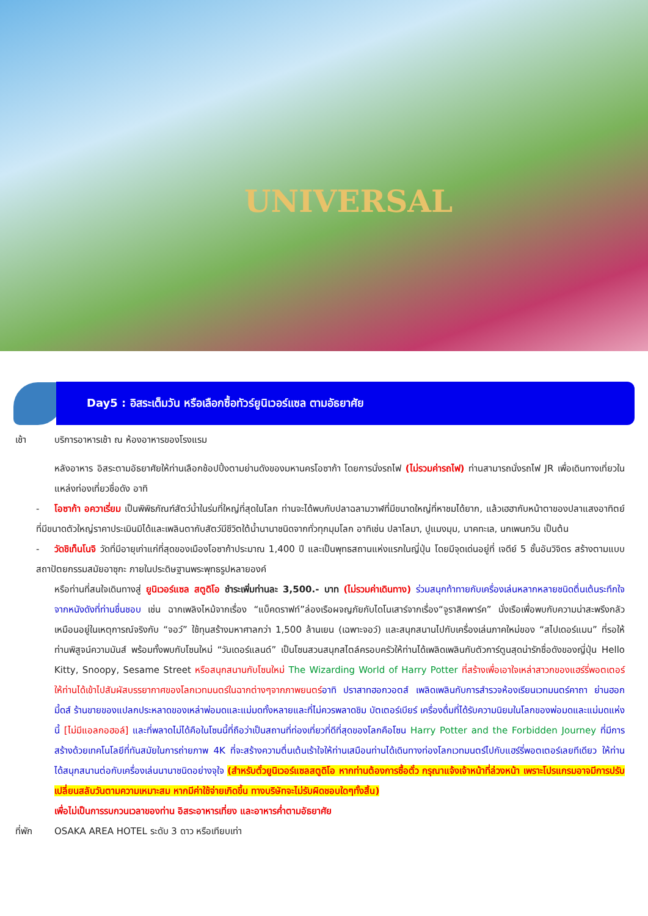UNIVERSAL
Day5 : อิสระเต็มวัน หรือเลือกซื้อทัวร์ยูนิเวอร์แซล ตามอัธยาศัย
เช้า บริการอาหารเช้า ณ ห้องอาหารของโรงแรม
หลังอาหาร อิสระตามอัธยาศัยให้ท่านเลือกช้อปปิ้งตามย่านดังของมหานครโอซาก้า โดยการนั่งรถไฟ (ไม่รวมค่ารถไฟ) ท่านสามารถนั่งรถไฟ JR เพื่อเดินทางเที่ยวในแหล่งท่องเที่ยวชื่อดัง อาทิ
- โอซาก้า อควาเรี่ยม เป็นพิพิธภัณฑ์สัตว์น้ำในร่มที่ใหญ่ที่สุดในโลก ท่านจะได้พบกับปลาฉลามวาฬที่มีขนาดใหญ่ที่หาชมได้ยาก, แล้วเฮฮากับหน้าตาของปลาแสงอาทิตย์ ที่มีขนาดตัวใหญ่ราคาประเมินมิได้และเพลินตากับสัตว์มีชีวิตใต้น้ำนานาชนิดจากทั่วทุกมุมโลก อาทิเช่น ปลาโลมา, ปูแมงมุม, นาคทะเล, นกเพนกวิน เป็นต้น
- วัดชิเท็นโนจิ วัดที่มีอายุเก่าแก่ที่สุดของเมืองโอซาก้าประมาณ 1,400 ปี และเป็นพุทธสถานแห่งแรกในญี่ปุ่น โดยมีจุดเด่นอยู่ที่ เจดีย์ 5 ชั้นอันวิจิตร สร้างตามแบบสถาปัตยกรรมสมัยอาซุกะ ภายในประดิษฐานพระพุทธรูปหลายองค์
หรือท่านที่สนใจเดินทางสู่ ยูนิเวอร์แซล สตูดิโอ ชำระเพิ่มท่านละ 3,500.- บาท (ไม่รวมค่าเดินทาง) ร่วมสนุกท้าทายกับเครื่องเล่นหลากหลายชนิดตื่นเต้นระทึกใจจากหนังดังที่ท่านชื่นชอบ เช่น ฉากเพลิงไหม้จากเรื่อง “แบ็คดราฟท์”ล่องเรือผจญภัยกับไดโนเสาร์จากเรื่อง“จูราสิคพาร์ค” นั่งเรือเพื่อพบกับความน่าสะพรึงกลัวเหมือนอยู่ในเหตุการณ์จริงกับ “จอว์” ใช้ทุนสร้างมหาศาลกว่า 1,500 ล้านเยน (เฉพาะจอว์) และสนุกสนานไปกับเครื่องเล่นภาคใหม่ของ “สไปเดอร์แมน” ที่รอให้ท่านพิสูจน์ความมันส์ พร้อมทั้งพบกับโซนใหม่ “วันเดอร์แลนด์” เป็นโซนสวนสนุกสไตล์ครอบครัวให้ท่านได้เพลิดเพลินกับตัวการ์ตูนสุดน่ารักชื่อดังของญี่ปุ่น Hello Kitty, Snoopy, Sesame Street หรือสนุกสนานกับโซนใหม่ The Wizarding World of Harry Potter ที่สร้างเพื่อเอาใจเหล่าสาวกของแฮร์รี่พอตเตอร์ ให้ท่านได้เข้าไปสัมผัสบรรยากาศของโลกเวทมนตร์ในฉากต่างๆจากภาพยนตร์อาทิ ปราสาทฮอกวอตส์ เพลิดเพลินกับการสำรวจห้องเรียนเวทมนตร์คาถา ย่านฮอกมี้ดส์ ร้านขายของแปลกประหลาดของเหล่าพ่อมดและแม่มดทั้งหลายและที่ไม่ควรพลาดชิม บัตเตอร์เบียร์ เครื่องดื่มที่ได้รับความนิยมในโลกของพ่อมดและแม่มดแห่งนี้ [ไม่มีแอลกอฮอล์] และที่พลาดไม่ได้คือในโซนนี้ที่ถือว่าเป็นสถานที่ท่องเที่ยวที่ดีที่สุดของโลกคือโซน Harry Potter and the Forbidden Journey ที่มีการสร้างด้วยเทคโนโลยีที่ทันสมัยในการถ่ายภาพ 4K ที่จะสร้างความตื่นเต้นเร้าใจให้ท่านเสมือนท่านได้เดินทางท่องโลกเวทมนตร์ไปกับแฮร์รี่พอตเตอร์เลยทีเดียว ให้ท่านได้สนุกสนานต่อกับเครื่องเล่นนานาชนิดอย่างจุใจ (สำหรับตั๋วยูนิเวอร์แซลสตูดิโอ หากท่านต้องการซื้อตั๋ว กรุณาแจ้งเจ้าหน้าที่ล่วงหน้า เพราะโปรแกรมอาจมีการปรับเปลี่ยนสลับวันตามความเหมาะสม หากมีค่าใช้จ่ายเกิดขึ้น ทางบริษัทจะไม่รับผิดชอบใดๆทั้งสิ้น)
เพื่อไม่เป็นการรบกวนเวลาของท่าน อิสระอาหารเที่ยง และอาหารค่ำตามอัธยาศัย
ที่พัก OSAKA AREA HOTEL ระดับ 3 ดาว หรือเทียบเท่า